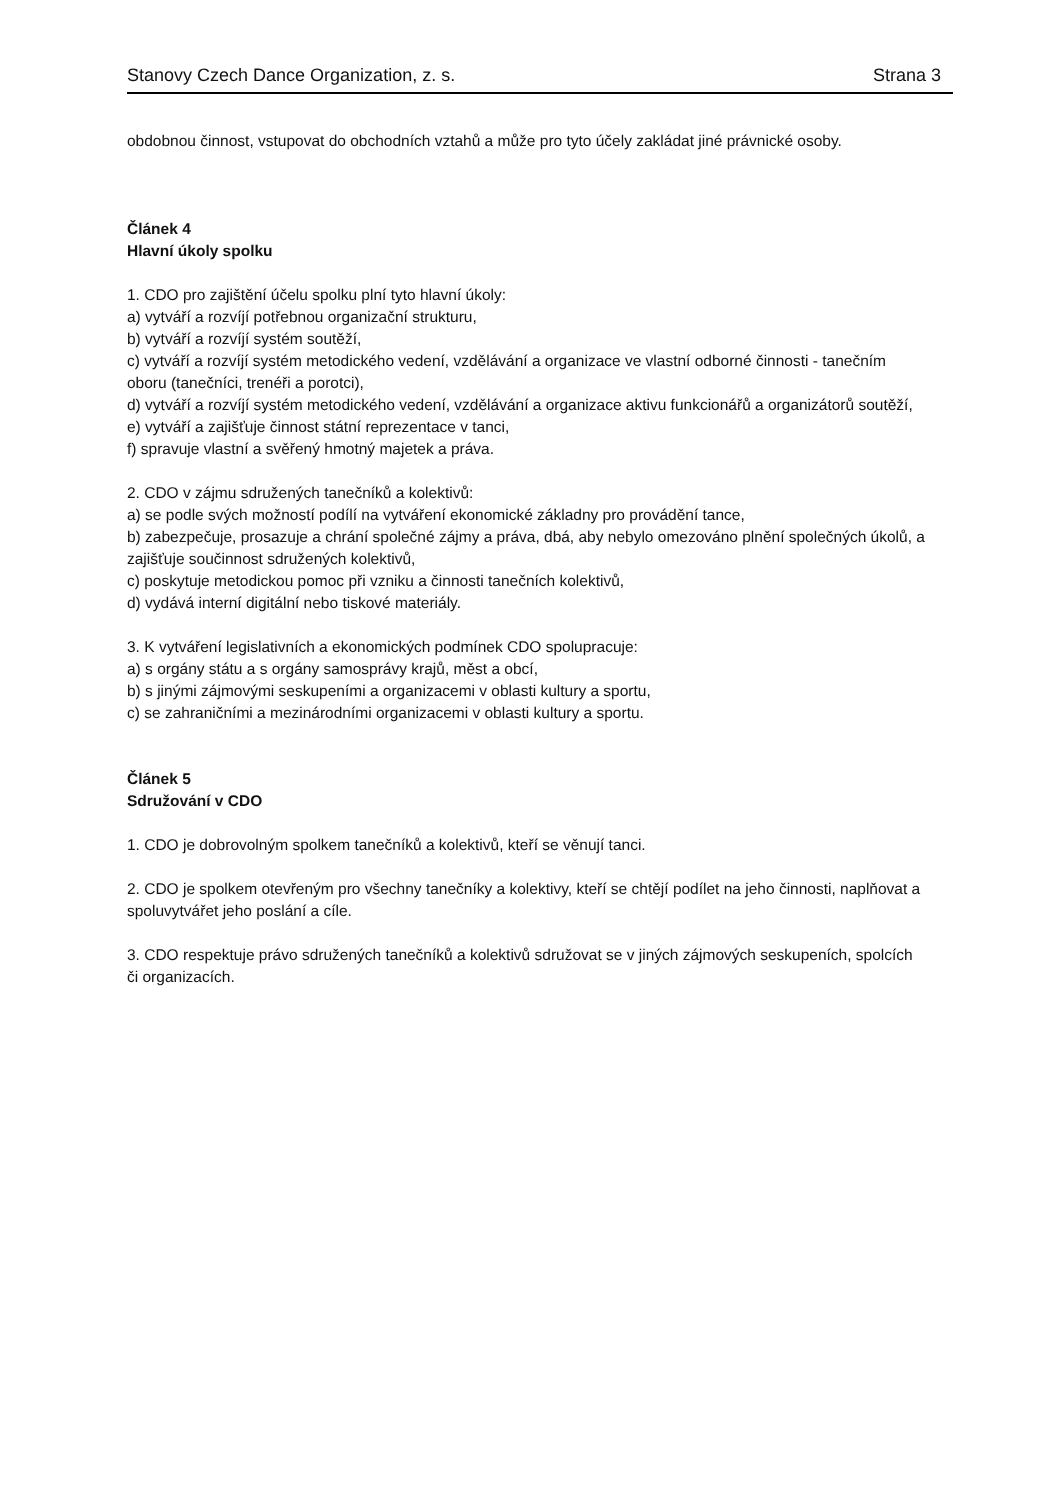Stanovy Czech Dance Organization, z. s. Strana 3
obdobnou činnost, vstupovat do obchodních vztahů a může pro tyto účely zakládat jiné právnické osoby.
Článek 4
Hlavní úkoly spolku
1. CDO pro zajištění účelu spolku plní tyto hlavní úkoly:
a) vytváří a rozvíjí potřebnou organizační strukturu,
b) vytváří a rozvíjí systém soutěží,
c) vytváří a rozvíjí systém metodického vedení, vzdělávání a organizace ve vlastní odborné činnosti - tanečním oboru (tanečníci, trenéři a porotci),
d) vytváří a rozvíjí systém metodického vedení, vzdělávání a organizace aktivu funkcionářů a organizátorů soutěží,
e) vytváří a zajišťuje činnost státní reprezentace v tanci,
f) spravuje vlastní a svěřený hmotný majetek a práva.
2. CDO v zájmu sdružených tanečníků a kolektivů:
a) se podle svých možností podílí na vytváření ekonomické základny pro provádění tance,
b) zabezpečuje, prosazuje a chrání společné zájmy a práva, dbá, aby nebylo omezováno plnění společných úkolů, a zajišťuje součinnost sdružených kolektivů,
c) poskytuje metodickou pomoc při vzniku a činnosti tanečních kolektivů,
d) vydává interní digitální nebo tiskové materiály.
3. K vytváření legislativních a ekonomických podmínek CDO spolupracuje:
a) s orgány státu a s orgány samosprávy krajů, měst a obcí,
b) s jinými zájmovými seskupeními a organizacemi v oblasti kultury a sportu,
c) se zahraničními a mezinárodními organizacemi v oblasti kultury a sportu.
Článek 5
Sdružování v CDO
1. CDO je dobrovolným spolkem tanečníků a kolektivů, kteří se věnují tanci.
2. CDO je spolkem otevřeným pro všechny tanečníky a kolektivy, kteří se chtějí podílet na jeho činnosti, naplňovat a spoluvytvářet jeho poslání a cíle.
3. CDO respektuje právo sdružených tanečníků a kolektivů sdružovat se v jiných zájmových seskupeních, spolcích či organizacích.